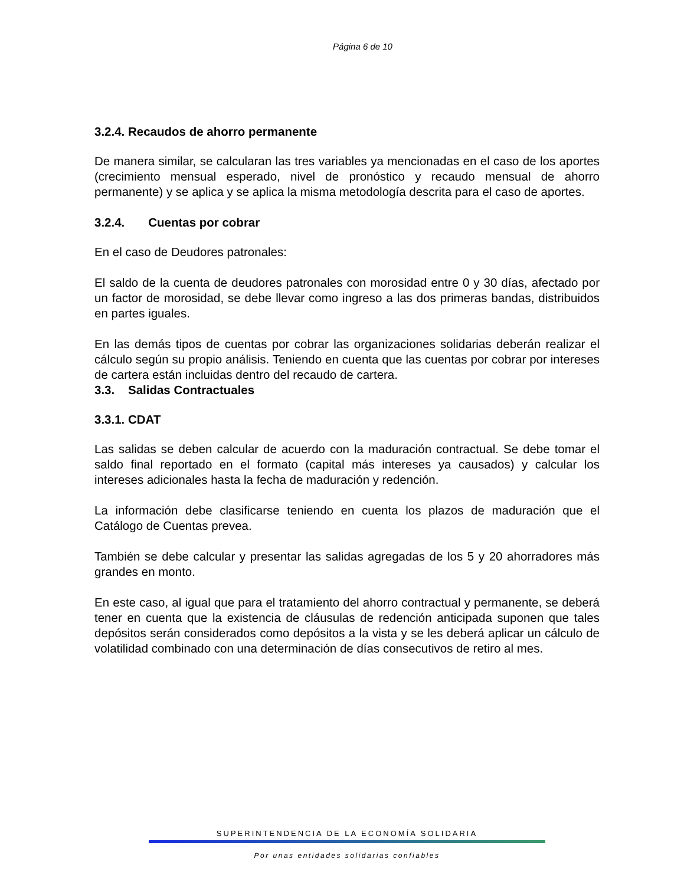Página 6 de 10
3.2.4. Recaudos de ahorro permanente
De manera similar, se calcularan las tres variables ya mencionadas en el caso de los aportes (crecimiento mensual esperado, nivel de pronóstico y recaudo mensual de ahorro permanente) y se aplica y se aplica la misma metodología descrita para el caso de aportes.
3.2.4. Cuentas por cobrar
En el caso de Deudores patronales:
El saldo de la cuenta de deudores patronales con morosidad entre 0 y 30 días, afectado por un factor de morosidad, se debe llevar como ingreso a las dos primeras bandas, distribuidos en partes iguales.
En las demás tipos de cuentas por cobrar las organizaciones solidarias deberán realizar el cálculo según su propio análisis. Teniendo en cuenta que las cuentas por cobrar por intereses de cartera están incluidas dentro del recaudo de cartera.
3.3. Salidas Contractuales
3.3.1. CDAT
Las salidas se deben calcular de acuerdo con la maduración contractual. Se debe tomar el saldo final reportado en el formato (capital más intereses ya causados) y calcular los intereses adicionales hasta la fecha de maduración y redención.
La información debe clasificarse teniendo en cuenta los plazos de maduración que el Catálogo de Cuentas prevea.
También se debe calcular y presentar las salidas agregadas de los 5 y 20 ahorradores más grandes en monto.
En este caso, al igual que para el tratamiento del ahorro contractual y permanente, se deberá tener en cuenta que la existencia de cláusulas de redención anticipada suponen que tales depósitos serán considerados como depósitos a la vista y se les deberá aplicar un cálculo de volatilidad combinado con una determinación de días consecutivos de retiro al mes.
SUPERINTENDENCIA DE LA ECONOMÍA SOLIDARIA
Por unas entidades solidarias confiables